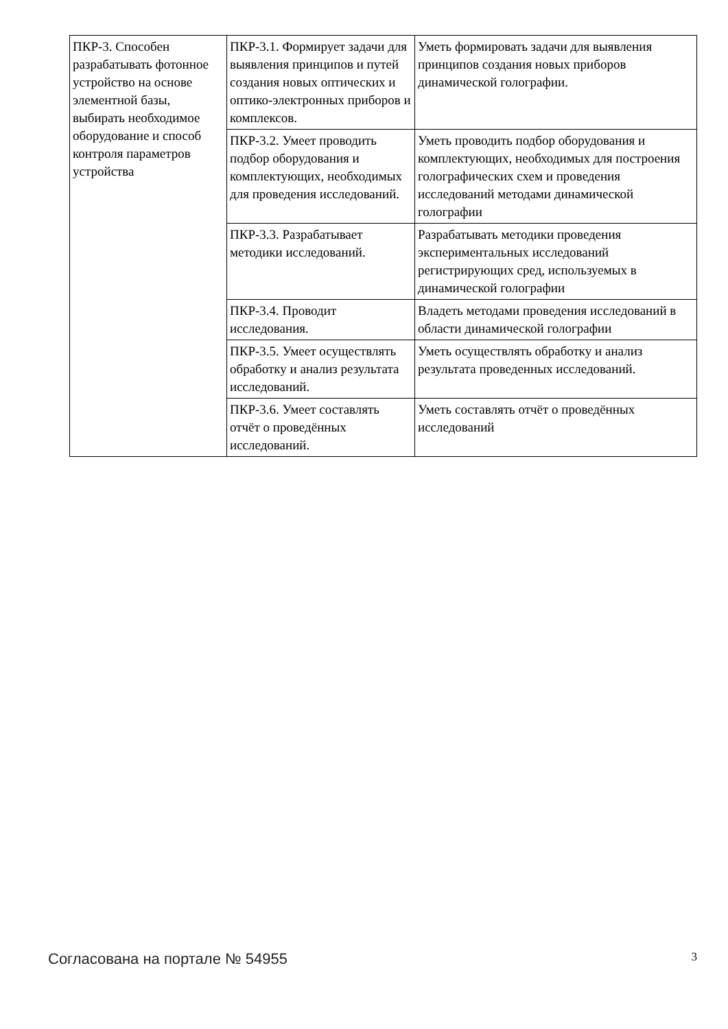| ПКР-3. Способен разрабатывать фотонное устройство на основе элементной базы, выбирать необходимое оборудование и способ контроля параметров устройства | ПКР-3.1. Формирует задачи для выявления принципов и путей создания новых оптических и оптико-электронных приборов и комплексов. | Уметь формировать задачи для выявления принципов создания новых приборов динамической голографии. |
| | ПКР-3.2. Умеет проводить подбор оборудования и комплектующих, необходимых для проведения исследований. | Уметь проводить подбор оборудования и комплектующих, необходимых для построения голографических схем и проведения исследований методами динамической голографии |
| | ПКР-3.3. Разрабатывает методики исследований. | Разрабатывать методики проведения экспериментальных исследований регистрирующих сред, используемых в динамической голографии |
| | ПКР-3.4. Проводит исследования. | Владеть методами проведения исследований в области динамической голографии |
| | ПКР-3.5. Умеет осуществлять обработку и анализ результата исследований. | Уметь осуществлять обработку и анализ результата проведенных исследований. |
| | ПКР-3.6. Умеет составлять отчёт о проведённых исследований. | Уметь составлять отчёт о проведённых исследований |
Согласована на портале № 54955 3